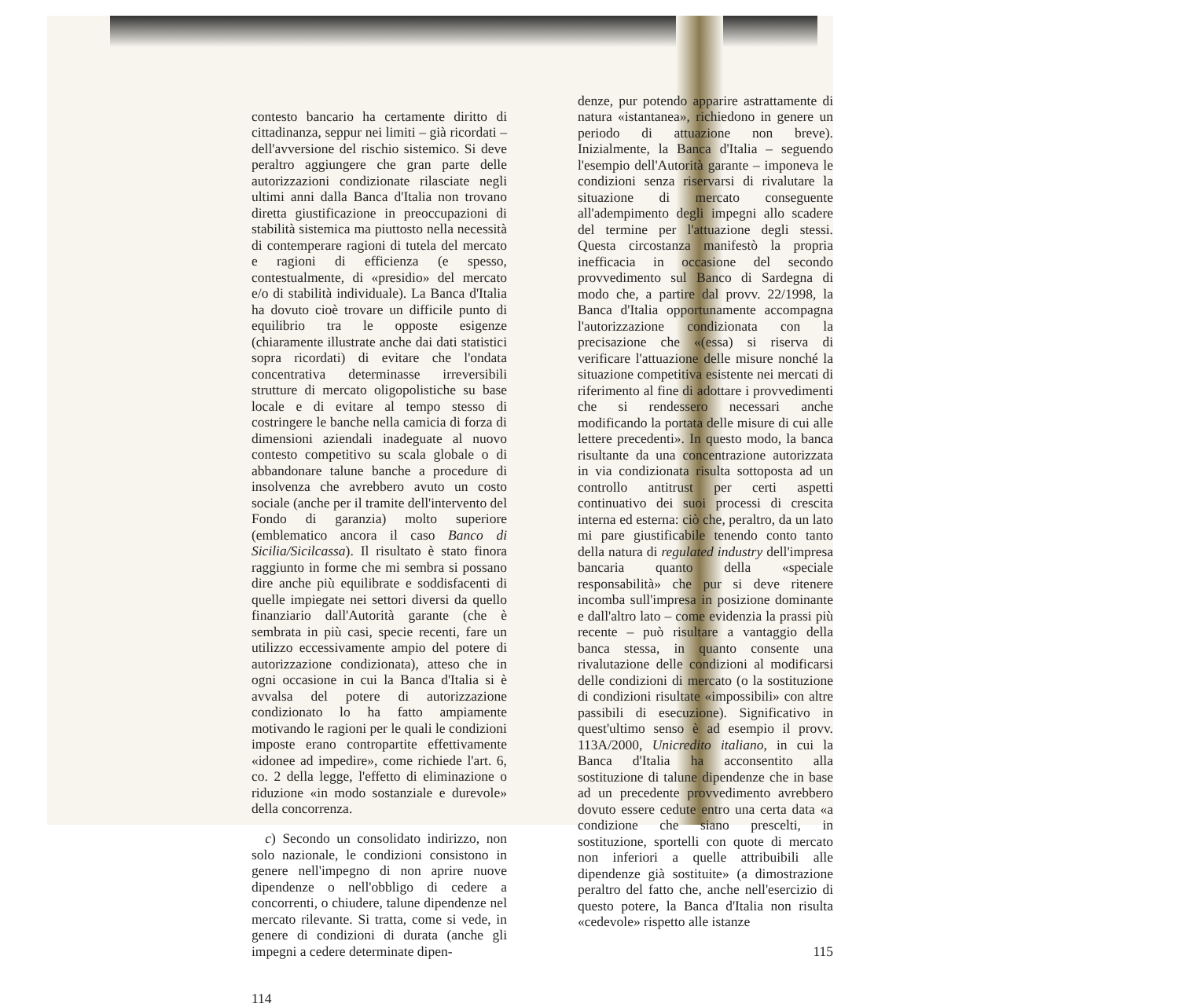contesto bancario ha certamente diritto di cittadinanza, seppur nei limiti – già ricordati – dell'avversione del rischio sistemico. Si deve peraltro aggiungere che gran parte delle autorizzazioni condizionate rilasciate negli ultimi anni dalla Banca d'Italia non trovano diretta giustificazione in preoccupazioni di stabilità sistemica ma piuttosto nella necessità di contemperare ragioni di tutela del mercato e ragioni di efficienza (e spesso, contestualmente, di «presidio» del mercato e/o di stabilità individuale). La Banca d'Italia ha dovuto cioè trovare un difficile punto di equilibrio tra le opposte esigenze (chiaramente illustrate anche dai dati statistici sopra ricordati) di evitare che l'ondata concentrativa determinasse irreversibili strutture di mercato oligopolistiche su base locale e di evitare al tempo stesso di costringere le banche nella camicia di forza di dimensioni aziendali inadeguate al nuovo contesto competitivo su scala globale o di abbandonare talune banche a procedure di insolvenza che avrebbero avuto un costo sociale (anche per il tramite dell'intervento del Fondo di garanzia) molto superiore (emblematico ancora il caso Banco di Sicilia/Sicilcassa). Il risultato è stato finora raggiunto in forme che mi sembra si possano dire anche più equilibrate e soddisfacenti di quelle impiegate nei settori diversi da quello finanziario dall'Autorità garante (che è sembrata in più casi, specie recenti, fare un utilizzo eccessivamente ampio del potere di autorizzazione condizionata), atteso che in ogni occasione in cui la Banca d'Italia si è avvalsa del potere di autorizzazione condizionato lo ha fatto ampiamente motivando le ragioni per le quali le condizioni imposte erano contropartite effettivamente «idonee ad impedire», come richiede l'art. 6, co. 2 della legge, l'effetto di eliminazione o riduzione «in modo sostanziale e durevole» della concorrenza.
c) Secondo un consolidato indirizzo, non solo nazionale, le condizioni consistono in genere nell'impegno di non aprire nuove dipendenze o nell'obbligo di cedere a concorrenti, o chiudere, talune dipendenze nel mercato rilevante. Si tratta, come si vede, in genere di condizioni di durata (anche gli impegni a cedere determinate dipen-
114
denze, pur potendo apparire astrattamente di natura «istantanea», richiedono in genere un periodo di attuazione non breve). Inizialmente, la Banca d'Italia – seguendo l'esempio dell'Autorità garante – imponeva le condizioni senza riservarsi di rivalutare la situazione di mercato conseguente all'adempimento degli impegni allo scadere del termine per l'attuazione degli stessi. Questa circostanza manifestò la propria inefficacia in occasione del secondo provvedimento sul Banco di Sardegna di modo che, a partire dal provv. 22/1998, la Banca d'Italia opportunamente accompagna l'autorizzazione condizionata con la precisazione che «(essa) si riserva di verificare l'attuazione delle misure nonché la situazione competitiva esistente nei mercati di riferimento al fine di adottare i provvedimenti che si rendessero necessari anche modificando la portata delle misure di cui alle lettere precedenti». In questo modo, la banca risultante da una concentrazione autorizzata in via condizionata risulta sottoposta ad un controllo antitrust per certi aspetti continuativo dei suoi processi di crescita interna ed esterna: ciò che, peraltro, da un lato mi pare giustificabile tenendo conto tanto della natura di regulated industry dell'impresa bancaria quanto della «speciale responsabilità» che pur si deve ritenere incomba sull'impresa in posizione dominante e dall'altro lato – come evidenzia la prassi più recente – può risultare a vantaggio della banca stessa, in quanto consente una rivalutazione delle condizioni al modificarsi delle condizioni di mercato (o la sostituzione di condizioni risultate «impossibili» con altre passibili di esecuzione). Significativo in quest'ultimo senso è ad esempio il provv. 113A/2000, Unicredito italiano, in cui la Banca d'Italia ha acconsentito alla sostituzione di talune dipendenze che in base ad un precedente provvedimento avrebbero dovuto essere cedute entro una certa data «a condizione che siano prescelti, in sostituzione, sportelli con quote di mercato non inferiori a quelle attribuibili alle dipendenze già sostituite» (a dimostrazione peraltro del fatto che, anche nell'esercizio di questo potere, la Banca d'Italia non risulta «cedevole» rispetto alle istanze
115